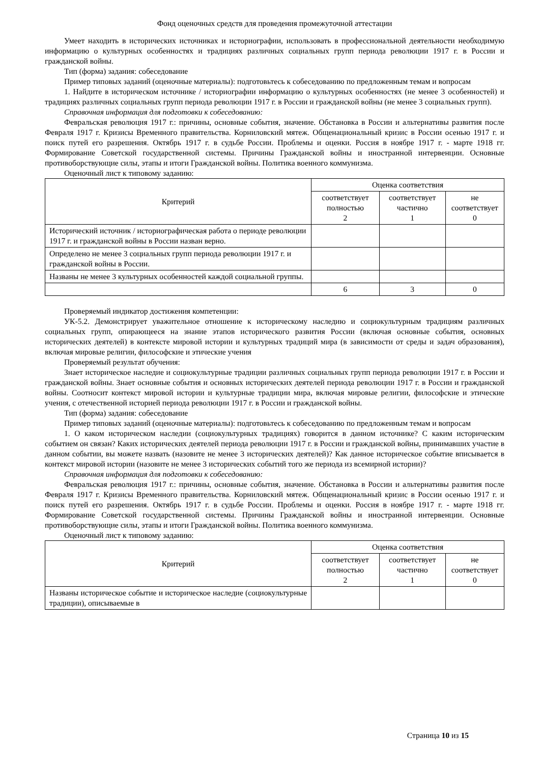Фонд оценочных средств для проведения промежуточной аттестации
Умеет находить в исторических источниках и историографии, использовать в профессиональной деятельности необходимую информацию о культурных особенностях и традициях различных социальных групп периода революции 1917 г. в России и гражданской войны.
Тип (форма) задания: собеседование
Пример типовых заданий (оценочные материалы): подготовьтесь к собеседованию по предложенным темам и вопросам
1. Найдите в историческом источнике / историографии информацию о культурных особенностях (не менее 3 особенностей) и традициях различных социальных групп периода революции 1917 г. в России и гражданской войны (не менее 3 социальных групп).
Справочная информация для подготовки к собеседованию:
Февральская революция 1917 г.: причины, основные события, значение. Обстановка в России и альтернативы развития после Февраля 1917 г. Кризисы Временного правительства. Корниловский мятеж. Общенациональный кризис в России осенью 1917 г. и поиск путей его разрешения. Октябрь 1917 г. в судьбе России. Проблемы и оценки. Россия в ноябре 1917 г. - марте 1918 гг. Формирование Советской государственной системы. Причины Гражданской войны и иностранной интервенции. Основные противоборствующие силы, этапы и итоги Гражданской войны. Политика военного коммунизма.
Оценочный лист к типовому заданию:
| Критерий | Оценка соответствия | | |
| --- | --- | --- | --- |
| | соответствует полностью 2 | соответствует частично 1 | не соответствует 0 |
| Исторический источник / историографическая работа о периоде революции 1917 г. и гражданской войны в России назван верно. | | | |
| Определено не менее 3 социальных групп периода революции 1917 г. и гражданской войны в России. | | | |
| Названы не менее 3 культурных особенностей каждой социальной группы. | | | |
| | 6 | 3 | 0 |
Проверяемый индикатор достижения компетенции:
УК-5.2. Демонстрирует уважительное отношение к историческому наследию и социокультурным традициям различных социальных групп, опирающееся на знание этапов исторического развития России (включая основные события, основных исторических деятелей) в контексте мировой истории и культурных традиций мира (в зависимости от среды и задач образования), включая мировые религии, философские и этические учения
Проверяемый результат обучения:
Знает историческое наследие и социокультурные традиции различных социальных групп периода революции 1917 г. в России и гражданской войны. Знает основные события и основных исторических деятелей периода революции 1917 г. в России и гражданской войны. Соотносит контекст мировой истории и культурные традиции мира, включая мировые религии, философские и этические учения, с отечественной историей периода революции 1917 г. в России и гражданской войны.
Тип (форма) задания: собеседование
Пример типовых заданий (оценочные материалы): подготовьтесь к собеседованию по предложенным темам и вопросам
1. О каком историческом наследии (социокультурных традициях) говорится в данном источнике? С каким историческим событием он связан? Каких исторических деятелей периода революции 1917 г. в России и гражданской войны, принимавших участие в данном событии, вы можете назвать (назовите не менее 3 исторических деятелей)? Как данное историческое событие вписывается в контекст мировой истории (назовите не менее 3 исторических событий того же периода из всемирной истории)?
Справочная информация для подготовки к собеседованию:
Февральская революция 1917 г.: причины, основные события, значение. Обстановка в России и альтернативы развития после Февраля 1917 г. Кризисы Временного правительства. Корниловский мятеж. Общенациональный кризис в России осенью 1917 г. и поиск путей его разрешения. Октябрь 1917 г. в судьбе России. Проблемы и оценки. Россия в ноябре 1917 г. - марте 1918 гг. Формирование Советской государственной системы. Причины Гражданской войны и иностранной интервенции. Основные противоборствующие силы, этапы и итоги Гражданской войны. Политика военного коммунизма.
Оценочный лист к типовому заданию:
| Критерий | Оценка соответствия | | |
| --- | --- | --- | --- |
| | соответствует полностью 2 | соответствует частично 1 | не соответствует 0 |
| Названы историческое событие и историческое наследие (социокультурные традиции), описываемые в | | | |
Страница 10 из 15